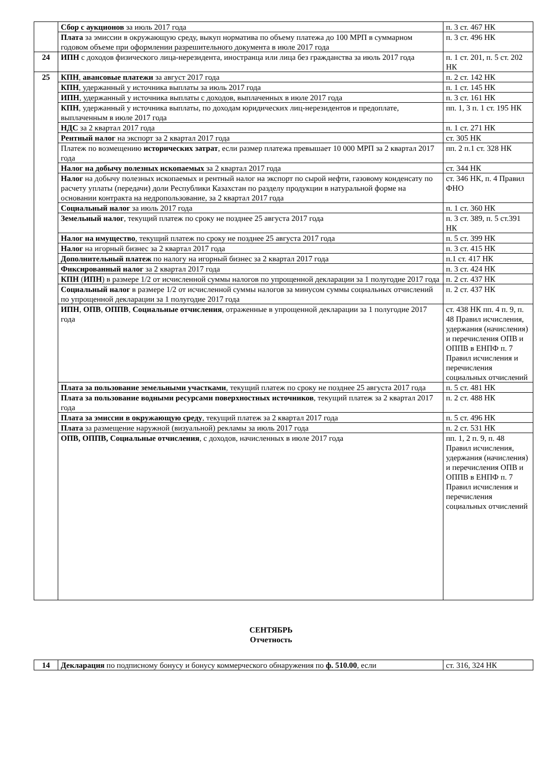| | Сбор с аукционов за июль 2017 года | п. 3 ст. 467 НК |
| | Плата за эмиссии в окружающую среду, выкуп норматива по объему платежа до 100 МРП в суммарном годовом объеме при оформлении разрешительного документа в июле 2017 года | п. 3 ст. 496 НК |
| 24 | ИПН с доходов физического лица-нерезидента, иностранца или лица без гражданства за июль 2017 года | п. 1 ст. 201, п. 5 ст. 202 НК |
| 25 | КПН , авансовые платежи за август 2017 года | п. 2 ст. 142 НК |
| | КПН , удержанный у источника выплаты за июль 2017 года | п. 1 ст. 145 НК |
| | ИПН , удержанный у источника выплаты с доходов, выплаченных в июле 2017 года | п. 3 ст. 161 НК |
| | КПН , удержанный у источника выплаты, по доходам юридических лиц-нерезидентов и предоплате, выплаченным в июле 2017 года | пп. 1, 3 п. 1 ст. 195 НК |
| | НДС за 2 квартал 2017 года | п. 1 ст. 271 НК |
| | Рентный налог на экспорт за 2 квартал 2017 года | ст. 305 НК |
| | Платеж по возмещению исторических затрат , если размер платежа превышает 10 000 МРП за 2 квартал 2017 года | пп. 2 п.1 ст. 328 НК |
| | Налог на добычу полезных ископаемых за 2 квартал 2017 года | ст. 344 НК |
| | Налог на добычу полезных ископаемых и рентный налог на экспорт по сырой нефти, газовому конденсату по расчету уплаты (передачи) доли Республики Казахстан по разделу продукции в натуральной форме на основании контракта на недропользование, за 2 квартал 2017 года | ст. 346 НК, п. 4 Правил ФНО |
| | Социальный налог за июль 2017 года | п. 1 ст. 360 НК |
| | Земельный налог , текущий платеж по сроку не позднее 25 августа 2017 года | п. 3 ст. 389, п. 5 ст.391 НК |
| | Налог на имущество , текущий платеж по сроку не позднее 25 августа 2017 года | п. 5 ст. 399 НК |
| | Налог на игорный бизнес за 2 квартал 2017 года | п. 3 ст. 415 НК |
| | Дополнительный платеж по налогу на игорный бизнес за 2 квартал 2017 года | п.1 ст. 417 НК |
| | Фиксированный налог за 2 квартал 2017 года | п. 3 ст. 424 НК |
| | КПН ( ИПН ) в размере 1/2 от исчисленной суммы налогов по упрощенной декларации за 1 полугодие 2017 года | п. 2 ст. 437 НК |
| | Социальный налог в размере 1/2 от исчисленной суммы налогов за минусом суммы социальных отчислений по упрощенной декларации за 1 полугодие 2017 года | п. 2 ст. 437 НК |
| | ИПН , ОПВ , ОППВ , Социальные отчисления , отраженные в упрощенной декларации за 1 полугодие 2017 года | ст. 438 НК пп. 4 п. 9, п. 48 Правил исчисления, удержания (начисления) и перечисления ОПВ и ОППВ в ЕНПФ п. 7 Правил исчисления и перечисления социальных отчислений |
| | Плата за пользование земельными участками , текущий платеж по сроку не позднее 25 августа 2017 года | п. 5 ст. 481 НК |
| | Плата за пользование водными ресурсами поверхностных источников , текущий платеж за 2 квартал 2017 года | п. 2 ст. 488 НК |
| | Плата за эмиссии в окружающую среду , текущий платеж за 2 квартал 2017 года | п. 5 ст. 496 НК |
| | Плата за размещение наружной (визуальной) рекламы за июль 2017 года | п. 2 ст. 531 НК |
| | ОПВ, ОППВ, Социальные отчисления , с доходов, начисленных в июле 2017 года | пп. 1, 2 п. 9, п. 48 Правил исчисления, удержания (начисления) и перечисления ОПВ и ОППВ в ЕНПФ п. 7 Правил исчисления и перечисления социальных отчислений |
СЕНТЯБРЬ
Отчетность
| 14 | Декларация по подписному бонусу и бонусу коммерческого обнаружения по ф. 510.00 , если | ст. 316, 324 НК |